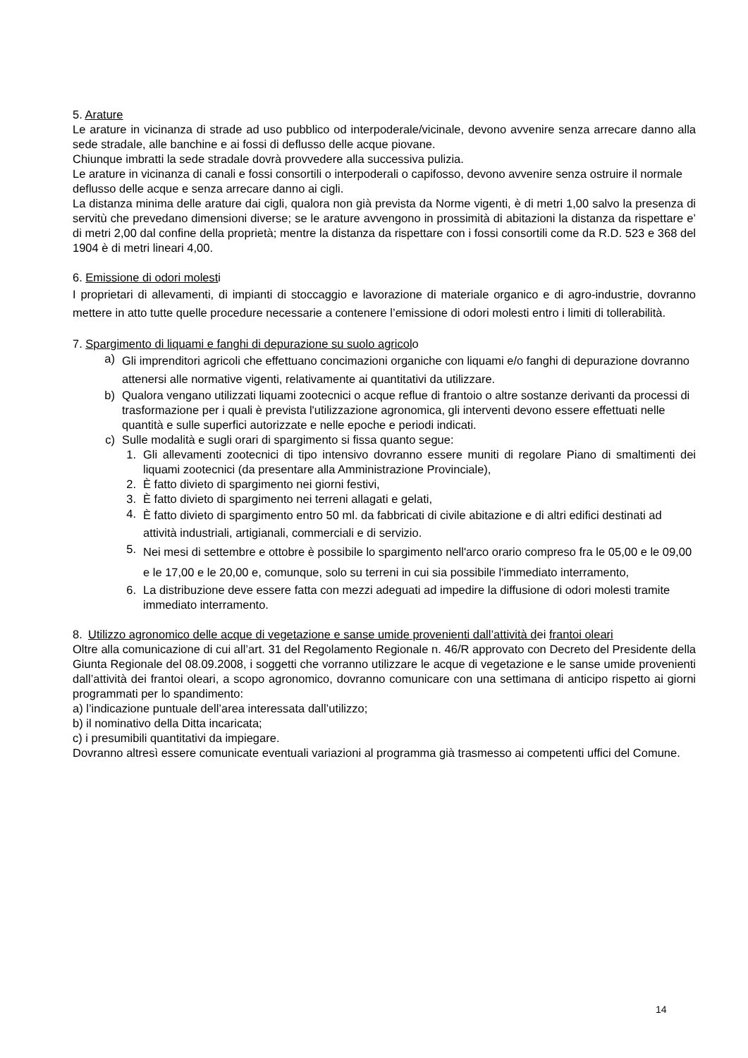5. Arature
Le arature in vicinanza di strade ad uso pubblico od interpoderale/vicinale, devono avvenire senza arrecare danno alla sede stradale, alle banchine e ai fossi di deflusso delle acque piovane.
Chiunque imbratti la sede stradale dovrà provvedere alla successiva pulizia.
Le arature in vicinanza di canali e fossi consortili o interpoderali o capifosso, devono avvenire senza ostruire il normale deflusso delle acque e senza arrecare danno ai cigli.
La distanza minima delle arature dai cigli, qualora non già prevista da Norme vigenti, è di metri 1,00 salvo la presenza di servitù che prevedano dimensioni diverse; se le arature avvengono in prossimità di abitazioni la distanza da rispettare e’ di metri 2,00 dal confine della proprietà; mentre la distanza da rispettare con i fossi consortili come da R.D. 523 e 368 del 1904 è di metri lineari 4,00.
6. Emissione di odori molesti
I proprietari di allevamenti, di impianti di stoccaggio e lavorazione di materiale organico e di agro-industrie, dovranno mettere in atto tutte quelle procedure necessarie a contenere l’emissione di odori molesti entro i limiti di tollerabilità.
7. Spargimento di liquami e fanghi di depurazione su suolo agricolo
a) Gli imprenditori agricoli che effettuano concimazioni organiche con liquami e/o fanghi di depurazione dovranno attenersi alle normative vigenti, relativamente ai quantitativi da utilizzare.
b) Qualora vengano utilizzati liquami zootecnici o acque reflue di frantoio o altre sostanze derivanti da processi di trasformazione per i quali è prevista l'utilizzazione agronomica, gli interventi devono essere effettuati nelle quantità e sulle superfici autorizzate e nelle epoche e periodi indicati.
c) Sulle modalità e sugli orari di spargimento si fissa quanto segue:
1. Gli allevamenti zootecnici di tipo intensivo dovranno essere muniti di regolare Piano di smaltimenti dei liquami zootecnici (da presentare alla Amministrazione Provinciale),
2. È fatto divieto di spargimento nei giorni festivi,
3. È fatto divieto di spargimento nei terreni allagati e gelati,
4. È fatto divieto di spargimento entro 50 ml. da fabbricati di civile abitazione e di altri edifici destinati ad attività industriali, artigianali, commerciali e di servizio.
5. Nei mesi di settembre e ottobre è possibile lo spargimento nell'arco orario compreso fra le 05,00 e le 09,00 e le 17,00 e le 20,00 e, comunque, solo su terreni in cui sia possibile l'immediato interramento,
6. La distribuzione deve essere fatta con mezzi adeguati ad impedire la diffusione di odori molesti tramite immediato interramento.
8. Utilizzo agronomico delle acque di vegetazione e sanse umide provenienti dall’attività dei frantoi oleari
Oltre alla comunicazione di cui all’art. 31 del Regolamento Regionale n. 46/R approvato con Decreto del Presidente della Giunta Regionale del 08.09.2008, i soggetti che vorranno utilizzare le acque di vegetazione e le sanse umide provenienti dall’attività dei frantoi oleari, a scopo agronomico, dovranno comunicare con una settimana di anticipo rispetto ai giorni programmati per lo spandimento:
a) l’indicazione puntuale dell’area interessata dall’utilizzo;
b) il nominativo della Ditta incaricata;
c) i presumibili quantitativi da impiegare.
Dovranno altresì essere comunicate eventuali variazioni al programma già trasmesso ai competenti uffici del Comune.
14